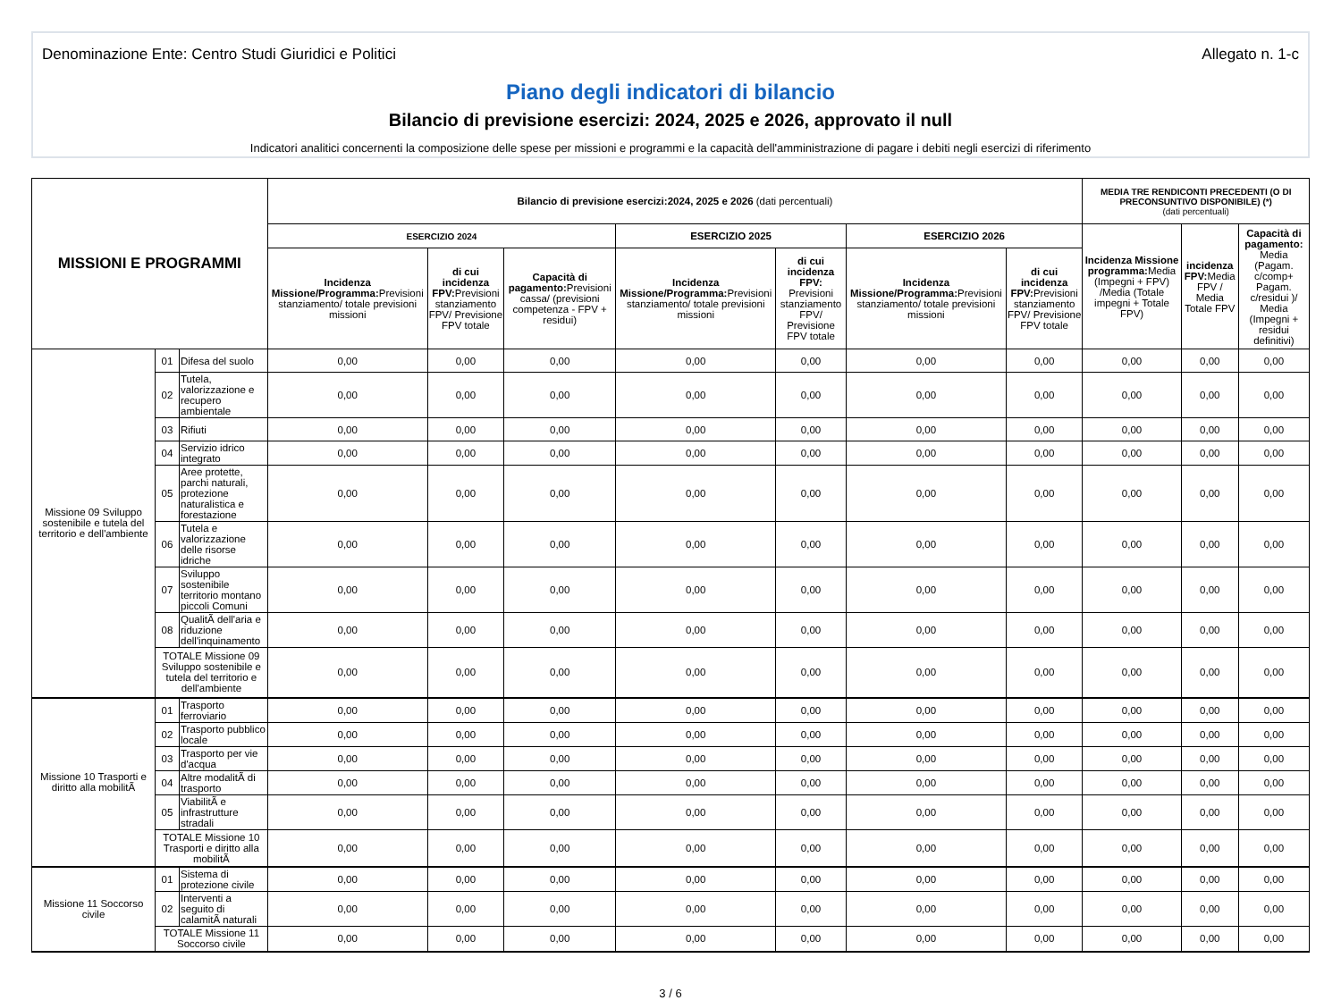Denominazione Ente: Centro Studi Giuridici e Politici Allegato n. 1-c
Piano degli indicatori di bilancio
Bilancio di previsione esercizi: 2024, 2025 e 2026, approvato il null
Indicatori analitici concernenti la composizione delle spese per missioni e programmi e la capacità dell'amministrazione di pagare i debiti negli esercizi di riferimento
| MISSIONI E PROGRAMMI | | | Bilancio di previsione esercizi:2024, 2025 e 2026 (dati percentuali) | | | | | | | MEDIA TRE RENDICONTI PRECEDENTI (O DI PRECONSUNTIVO DISPONIBILE) (*) (dati percentuali) | | |
| --- | --- | --- | --- | --- | --- | --- | --- | --- | --- | --- | --- | --- |
| | | | ESERCIZIO 2024 | | | ESERCIZIO 2025 | | ESERCIZIO 2026 | | Incidenza Missione programma: Media (Impegni + FPV) /Media (Totale impegni + Totale FPV) | incidenza FPV: Media FPV / Media Totale FPV | Capacità di pagamento: Media (Pagam. c/comp+ Pagam. c/residui )/ Media (Impegni + residui definitivi) |
| | | | Incidenza Missione/Programma: Previsioni stanziamento/ totale previsioni missioni | di cui incidenza FPV: Previsioni stanziamento FPV/ Previsione FPV totale | Capacità di pagamento: Previsioni cassa/ (previsioni competenza - FPV + residui) | Incidenza Missione/Programma: Previsioni stanziamento/ totale previsioni missioni | di cui incidenza FPV: Previsioni stanziamento FPV/ Previsione FPV totale | Incidenza Missione/Programma: Previsioni stanziamento/ totale previsioni missioni | di cui incidenza FPV: Previsioni stanziamento FPV/ Previsione FPV totale | | | |
| Missione 09 Sviluppo sostenibile e tutela del territorio e dell'ambiente | 01 | Difesa del suolo | 0,00 | 0,00 | 0,00 | 0,00 | 0,00 | 0,00 | 0,00 | 0,00 | 0,00 | 0,00 |
| | 02 | Tutela, valorizzazione e recupero ambientale | 0,00 | 0,00 | 0,00 | 0,00 | 0,00 | 0,00 | 0,00 | 0,00 | 0,00 | 0,00 |
| | 03 | Rifiuti | 0,00 | 0,00 | 0,00 | 0,00 | 0,00 | 0,00 | 0,00 | 0,00 | 0,00 | 0,00 |
| | 04 | Servizio idrico integrato | 0,00 | 0,00 | 0,00 | 0,00 | 0,00 | 0,00 | 0,00 | 0,00 | 0,00 | 0,00 |
| | 05 | Aree protette, parchi naturali, protezione naturalistica e forestazione | 0,00 | 0,00 | 0,00 | 0,00 | 0,00 | 0,00 | 0,00 | 0,00 | 0,00 | 0,00 |
| | 06 | Tutela e valorizzazione delle risorse idriche | 0,00 | 0,00 | 0,00 | 0,00 | 0,00 | 0,00 | 0,00 | 0,00 | 0,00 | 0,00 |
| | 07 | Sviluppo sostenibile territorio montano piccoli Comuni | 0,00 | 0,00 | 0,00 | 0,00 | 0,00 | 0,00 | 0,00 | 0,00 | 0,00 | 0,00 |
| | 08 | QualitÃ dell'aria e riduzione dell'inquinamento | 0,00 | 0,00 | 0,00 | 0,00 | 0,00 | 0,00 | 0,00 | 0,00 | 0,00 | 0,00 |
| | TOTALE Missione 09 Sviluppo sostenibile e tutela del territorio e dell'ambiente | | 0,00 | 0,00 | 0,00 | 0,00 | 0,00 | 0,00 | 0,00 | 0,00 | 0,00 | 0,00 |
| Missione 10 Trasporti e diritto alla mobilitÃ | 01 | Trasporto ferroviario | 0,00 | 0,00 | 0,00 | 0,00 | 0,00 | 0,00 | 0,00 | 0,00 | 0,00 | 0,00 |
| | 02 | Trasporto pubblico locale | 0,00 | 0,00 | 0,00 | 0,00 | 0,00 | 0,00 | 0,00 | 0,00 | 0,00 | 0,00 |
| | 03 | Trasporto per vie d'acqua | 0,00 | 0,00 | 0,00 | 0,00 | 0,00 | 0,00 | 0,00 | 0,00 | 0,00 | 0,00 |
| | 04 | Altre modalitÃ di trasporto | 0,00 | 0,00 | 0,00 | 0,00 | 0,00 | 0,00 | 0,00 | 0,00 | 0,00 | 0,00 |
| | 05 | ViabilitÃ e infrastrutture stradali | 0,00 | 0,00 | 0,00 | 0,00 | 0,00 | 0,00 | 0,00 | 0,00 | 0,00 | 0,00 |
| | TOTALE Missione 10 Trasporti e diritto alla mobilitÃ | | 0,00 | 0,00 | 0,00 | 0,00 | 0,00 | 0,00 | 0,00 | 0,00 | 0,00 | 0,00 |
| Missione 11 Soccorso civile | 01 | Sistema di protezione civile | 0,00 | 0,00 | 0,00 | 0,00 | 0,00 | 0,00 | 0,00 | 0,00 | 0,00 | 0,00 |
| | 02 | Interventi a seguito di calamitÃ naturali | 0,00 | 0,00 | 0,00 | 0,00 | 0,00 | 0,00 | 0,00 | 0,00 | 0,00 | 0,00 |
| | TOTALE Missione 11 Soccorso civile | | 0,00 | 0,00 | 0,00 | 0,00 | 0,00 | 0,00 | 0,00 | 0,00 | 0,00 | 0,00 |
3 / 6